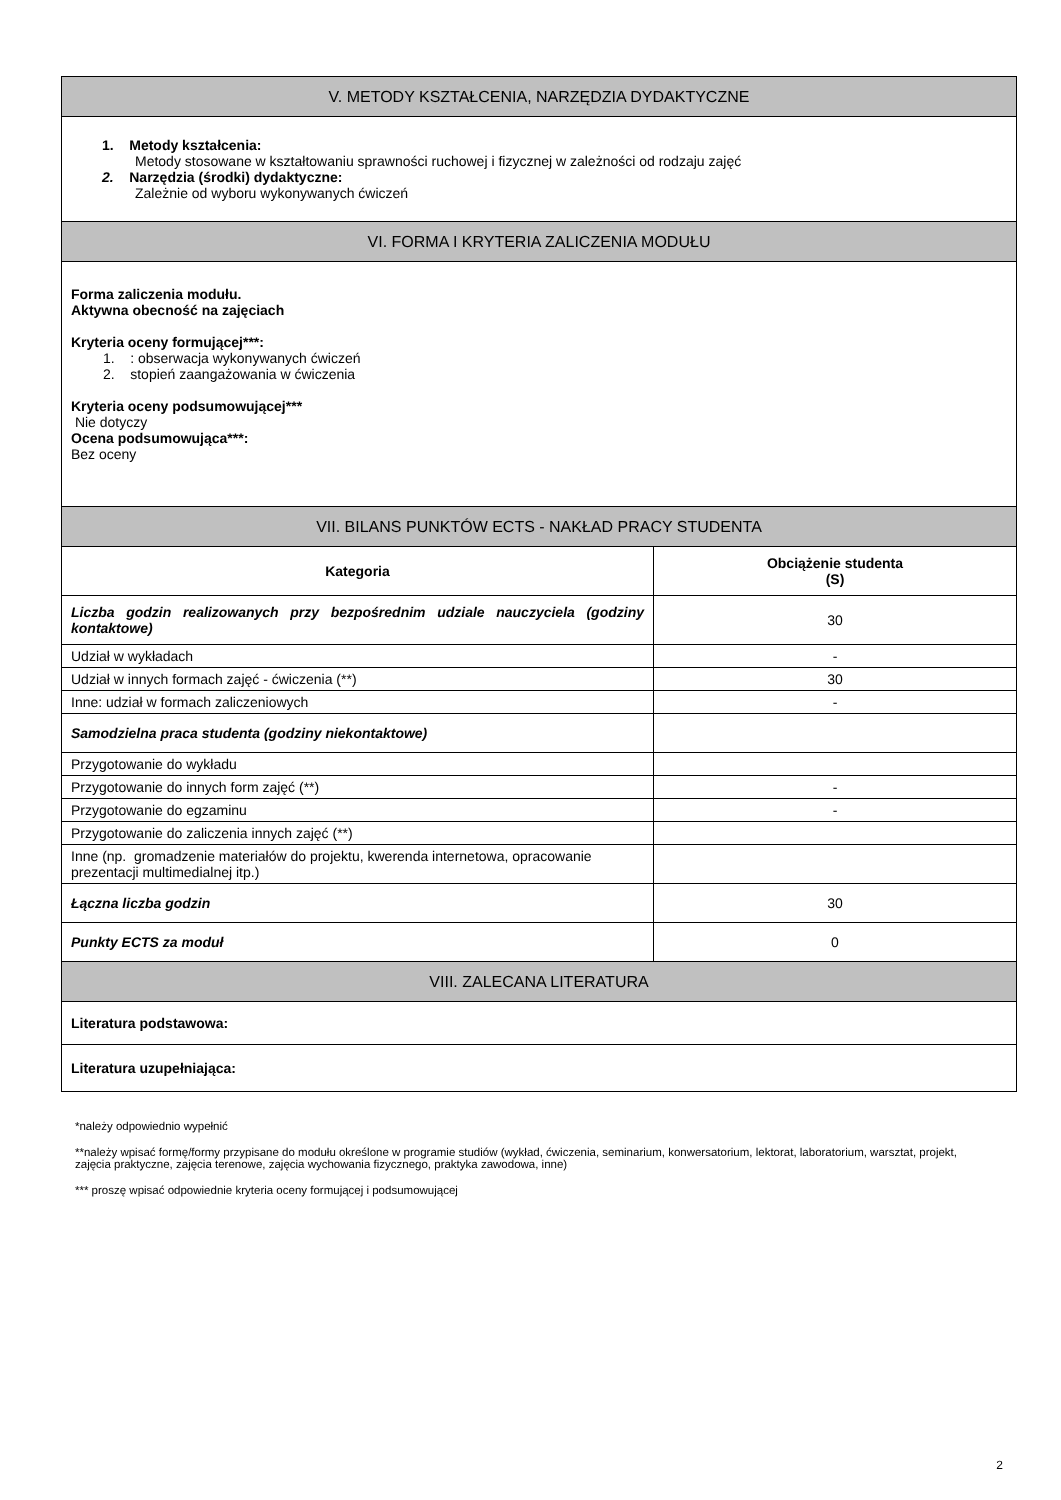| V. METODY KSZTAŁCENIA, NARZĘDZIA DYDAKTYCZNE | |
| --- | --- |
| 1. Metody kształcenia: Metody stosowane w kształtowaniu sprawności ruchowej i fizycznej w zależności od rodzaju zajęć 2. Narzędzia (środki) dydaktyczne: Zależnie od wyboru wykonywanych ćwiczeń | |
| VI. FORMA I KRYTERIA ZALICZENIA MODUŁU | |
| Forma zaliczenia modułu. Aktywna obecność na zajęciach Kryteria oceny formującej***: 1. : obserwacja wykonywanych ćwiczeń 2. stopień zaangażowania w ćwiczenia Kryteria oceny podsumowującej*** Nie dotyczy Ocena podsumowująca***: Bez oceny | |
| VII. BILANS PUNKTÓW ECTS - NAKŁAD PRACY STUDENTA | |
| Kategoria | Obciążenie studenta (S) |
| Liczba godzin realizowanych przy bezpośrednim udziale nauczyciela (godziny kontaktowe) | 30 |
| Udział w wykładach | - |
| Udział w innych formach zajęć - ćwiczenia (**) | 30 |
| Inne: udział w formach zaliczeniowych | - |
| Samodzielna praca studenta (godziny niekontaktowe) | |
| Przygotowanie do wykładu | |
| Przygotowanie do innych form zajęć (**) | - |
| Przygotowanie do egzaminu | - |
| Przygotowanie do zaliczenia innych zajęć (**) | |
| Inne (np. gromadzenie materiałów do projektu, kwerenda internetowa, opracowanie prezentacji multimedialnej itp.) | |
| Łączna liczba godzin | 30 |
| Punkty ECTS za moduł | 0 |
| VIII. ZALECANA LITERATURA | |
| Literatura podstawowa: | |
| Literatura uzupełniająca: | |
*należy odpowiednio wypełnić
**należy wpisać formę/formy przypisane do modułu określone w programie studiów (wykład, ćwiczenia, seminarium, konwersatorium, lektorat, laboratorium, warsztat, projekt, zajęcia praktyczne, zajęcia terenowe, zajęcia wychowania fizycznego, praktyka zawodowa, inne)
*** proszę wpisać odpowiednie kryteria oceny formującej i podsumowującej
2